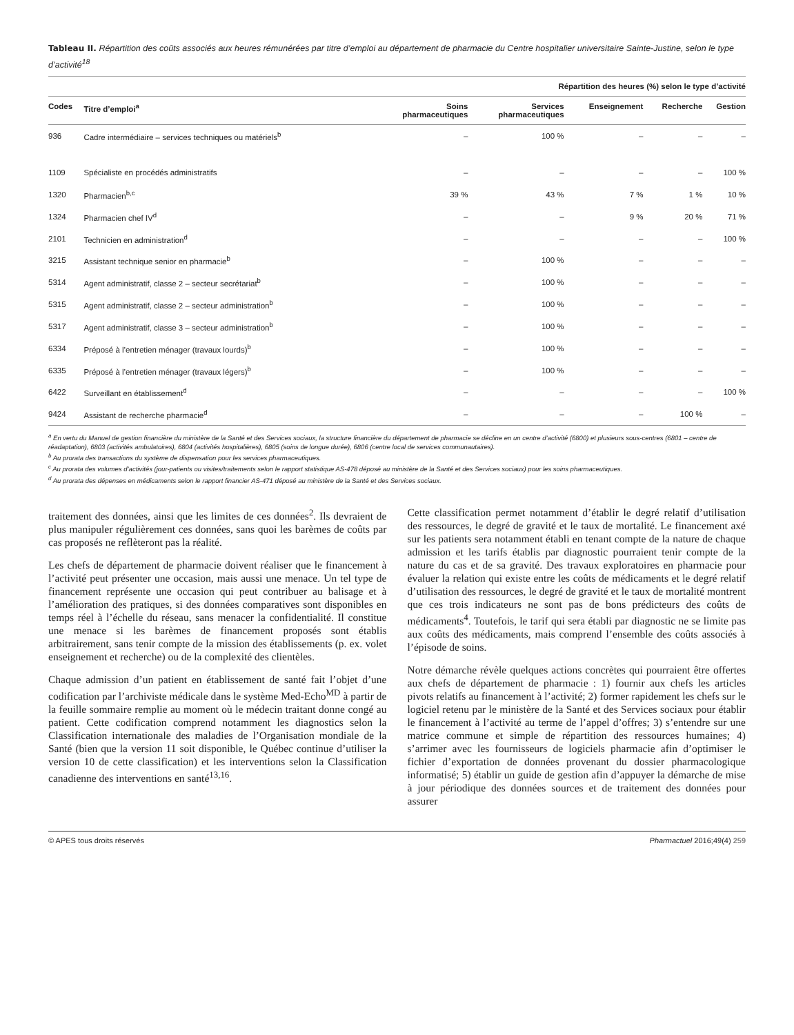Tableau II. Répartition des coûts associés aux heures rémunérées par titre d’emploi au département de pharmacie du Centre hospitalier universitaire Sainte-Justine, selon le type d’activité<sup>18</sup>
| Répartition des heures (%) selon le type d’activité | | | | | | |
| --- | --- | --- | --- | --- | --- | --- |
| Codes | Titre d’emploi<sup>a</sup> | Soins pharmaceutiques | Services pharmaceutiques | Enseignement | Recherche | Gestion |
| 936 | Cadre intermédiaire – services techniques ou matériels<sup>b</sup> | – | 100 % | – | – | – |
| 1109 | Spécialiste en procédés administratifs | – | – | – | – | 100 % |
| 1320 | Pharmacien<sup>b,c</sup> | 39 % | 43 % | 7 % | 1 % | 10 % |
| 1324 | Pharmacien chef IV<sup>d</sup> | – | – | 9 % | 20 % | 71 % |
| 2101 | Technicien en administration<sup>d</sup> | – | – | – | – | 100 % |
| 3215 | Assistant technique senior en pharmacie<sup>b</sup> | – | 100 % | – | – | – |
| 5314 | Agent administratif, classe 2 – secteur secrétariat<sup>b</sup> | – | 100 % | – | – | – |
| 5315 | Agent administratif, classe 2 – secteur administration<sup>b</sup> | – | 100 % | – | – | – |
| 5317 | Agent administratif, classe 3 – secteur administration<sup>b</sup> | – | 100 % | – | – | – |
| 6334 | Préposé à l’entretien ménager (travaux lourds)<sup>b</sup> | – | 100 % | – | – | – |
| 6335 | Préposé à l’entretien ménager (travaux légers)<sup>b</sup> | – | 100 % | – | – | – |
| 6422 | Surveillant en établissement<sup>d</sup> | – | – | – | – | 100 % |
| 9424 | Assistant de recherche pharmacie<sup>d</sup> | – | – | – | 100 % | – |
<sup>a</sup> En vertu du Manuel de gestion financière du ministère de la Santé et des Services sociaux, la structure financière du département de pharmacie se décline en un centre d’activité (6800) et plusieurs sous-centres (6801 – centre de réadaptation), 6803 (activités ambulatoires), 6804 (activités hospitalières), 6805 (soins de longue durée), 6806 (centre local de services communautaires).
<sup>b</sup> Au prorata des transactions du système de dispensation pour les services pharmaceutiques.
<sup>c</sup> Au prorata des volumes d’activités (jour-patients ou visites/traitements selon le rapport statistique AS-478 déposé au ministère de la Santé et des Services sociaux) pour les soins pharmaceutiques.
<sup>d</sup> Au prorata des dépenses en médicaments selon le rapport financier AS-471 déposé au ministère de la Santé et des Services sociaux.
traitement des données, ainsi que les limites de ces données<sup>2</sup>. Ils devraient de plus manipuler régulièrement ces données, sans quoi les barèmes de coûts par cas proposés ne reflèteront pas la réalité.
Les chefs de département de pharmacie doivent réaliser que le financement à l’activité peut présenter une occasion, mais aussi une menace. Un tel type de financement représente une occasion qui peut contribuer au balisage et à l’amélioration des pratiques, si des données comparatives sont disponibles en temps réel à l’échelle du réseau, sans menacer la confidentialité. Il constitue une menace si les barèmes de financement proposés sont établis arbitrairement, sans tenir compte de la mission des établissements (p. ex. volet enseignement et recherche) ou de la complexité des clientèles.
Chaque admission d’un patient en établissement de santé fait l’objet d’une codification par l’archiviste médicale dans le système Med-Echo<sup>MD</sup> à partir de la feuille sommaire remplie au moment où le médecin traitant donne congé au patient. Cette codification comprend notamment les diagnostics selon la Classification internationale des maladies de l’Organisation mondiale de la Santé (bien que la version 11 soit disponible, le Québec continue d’utiliser la version 10 de cette classification) et les interventions selon la Classification canadienne des interventions en santé<sup>13,16</sup>.
Cette classification permet notamment d’établir le degré relatif d’utilisation des ressources, le degré de gravité et le taux de mortalité. Le financement axé sur les patients sera notamment établi en tenant compte de la nature de chaque admission et les tarifs établis par diagnostic pourraient tenir compte de la nature du cas et de sa gravité. Des travaux exploratoires en pharmacie pour évaluer la relation qui existe entre les coûts de médicaments et le degré relatif d’utilisation des ressources, le degré de gravité et le taux de mortalité montrent que ces trois indicateurs ne sont pas de bons prédicteurs des coûts de médicaments<sup>4</sup>. Toutefois, le tarif qui sera établi par diagnostic ne se limite pas aux coûts des médicaments, mais comprend l’ensemble des coûts associés à l’épisode de soins.
Notre démarche révèle quelques actions concrètes qui pourraient être offertes aux chefs de département de pharmacie : 1) fournir aux chefs les articles pivots relatifs au financement à l’activité; 2) former rapidement les chefs sur le logiciel retenu par le ministère de la Santé et des Services sociaux pour établir le financement à l’activité au terme de l’appel d’offres; 3) s’entendre sur une matrice commune et simple de répartition des ressources humaines; 4) s’arrimer avec les fournisseurs de logiciels pharmacie afin d’optimiser le fichier d’exportation de données provenant du dossier pharmacologique informatisé; 5) établir un guide de gestion afin d’appuyer la démarche de mise à jour périodique des données sources et de traitement des données pour assurer
© APES tous droits réservés Pharmactuel 2016;49(4) 259